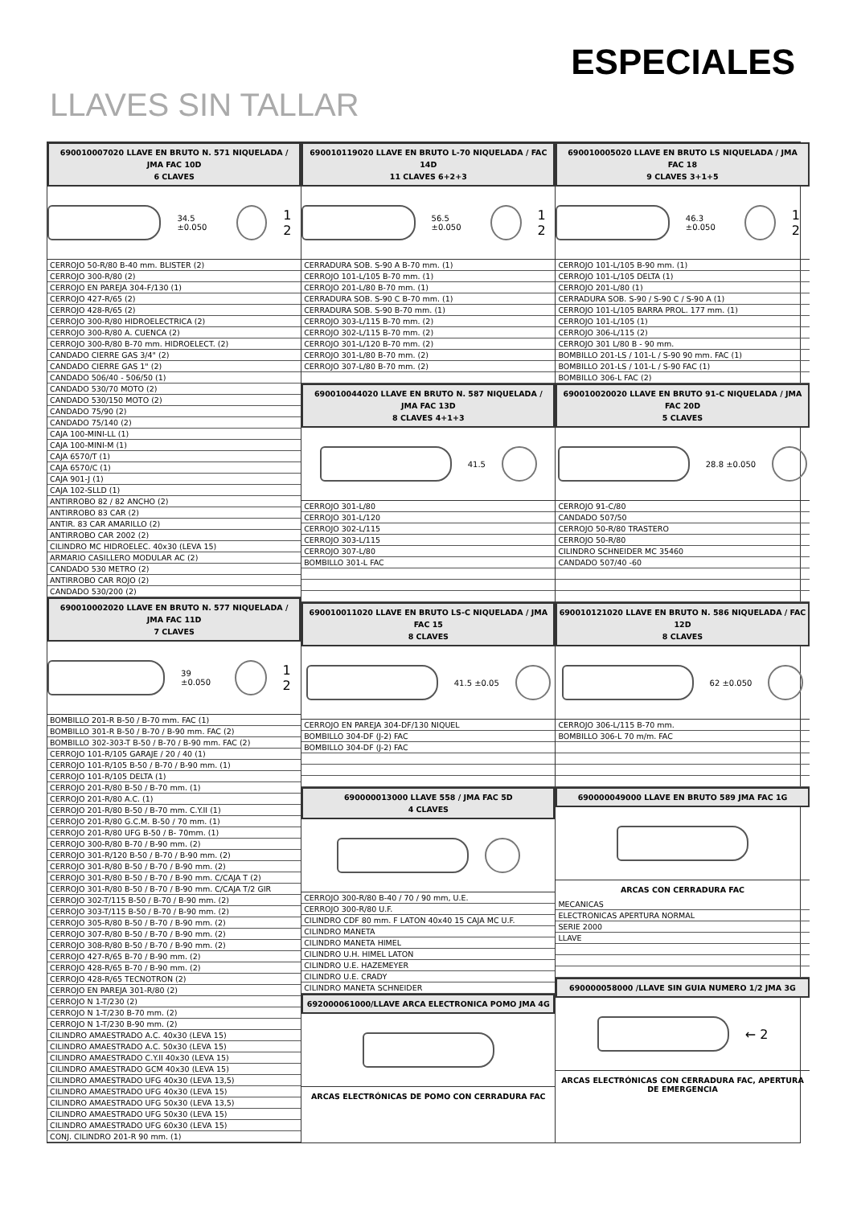ESPECIALES
LLAVES SIN TALLAR
690010007020 LLAVE EN BRUTO N. 571 NIQUELADA / JMA FAC 10D
6 CLAVES
34.5 ±0.050
1 2
CERROJO 50-R/80 B-40 mm. BLISTER (2)
CERROJO 300-R/80 (2)
CERROJO EN PAREJA 304-F/130 (1)
CERROJO 427-R/65 (2)
CERROJO 428-R/65 (2)
CERROJO 300-R/80 HIDROELECTRICA (2)
CERROJO 300-R/80 A. CUENCA (2)
CERROJO 300-R/80 B-70 mm. HIDROELECT. (2)
CANDADO CIERRE GAS 3/4" (2)
CANDADO CIERRE GAS 1" (2)
CANDADO 506/40 - 506/50 (1)
CANDADO 530/70 MOTO (2)
CANDADO 530/150 MOTO (2)
CANDADO 75/90 (2)
CANDADO 75/140 (2)
CAJA 100-MINI-LL (1)
CAJA 100-MINI-M (1)
CAJA 6570/T (1)
CAJA 6570/C (1)
CAJA 901-J (1)
CAJA 102-SLLD (1)
ANTIRROBO 82 / 82 ANCHO (2)
ANTIRROBO 83 CAR (2)
ANTIR. 83 CAR AMARILLO (2)
ANTIRROBO CAR 2002 (2)
CILINDRO MC HIDROELEC. 40x30 (LEVA 15)
ARMARIO CASILLERO MODULAR AC (2)
CANDADO 530 METRO (2)
ANTIRROBO CAR ROJO (2)
CANDADO 530/200 (2)
690010002020 LLAVE EN BRUTO N. 577 NIQUELADA / JMA FAC 11D
7 CLAVES
39 ±0.050
1 2
BOMBILLO 201-R B-50 / B-70 mm. FAC (1)
BOMBILLO 301-R B-50 / B-70 / B-90 mm. FAC (2)
BOMBILLO 302-303-T B-50 / B-70 / B-90 mm. FAC (2)
CERROJO 101-R/105 GARAJE / 20 / 40 (1)
CERROJO 101-R/105 B-50 / B-70 / B-90 mm. (1)
CERROJO 101-R/105 DELTA (1)
CERROJO 201-R/80 B-50 / B-70 mm. (1)
CERROJO 201-R/80 A.C. (1)
CERROJO 201-R/80 B-50 / B-70 mm. C.Y.II (1)
CERROJO 201-R/80 G.C.M. B-50 / 70 mm. (1)
CERROJO 201-R/80 UFG B-50 / B- 70mm. (1)
CERROJO 300-R/80 B-70 / B-90 mm. (2)
CERROJO 301-R/120 B-50 / B-70 / B-90 mm. (2)
CERROJO 301-R/80 B-50 / B-70 / B-90 mm. (2)
CERROJO 301-R/80 B-50 / B-70 / B-90 mm. C/CAJA T (2)
CERROJO 301-R/80 B-50 / B-70 / B-90 mm. C/CAJA T/2 GIR
CERROJO 302-T/115 B-50 / B-70 / B-90 mm. (2)
CERROJO 303-T/115 B-50 / B-70 / B-90 mm. (2)
CERROJO 305-R/80 B-50 / B-70 / B-90 mm. (2)
CERROJO 307-R/80 B-50 / B-70 / B-90 mm. (2)
CERROJO 308-R/80 B-50 / B-70 / B-90 mm. (2)
CERROJO 427-R/65 B-70 / B-90 mm. (2)
CERROJO 428-R/65 B-70 / B-90 mm. (2)
CERROJO 428-R/65 TECNOTRON (2)
CERROJO EN PAREJA 301-R/80 (2)
CERROJO N 1-T/230 (2)
CERROJO N 1-T/230 B-70 mm. (2)
CERROJO N 1-T/230 B-90 mm. (2)
CILINDRO AMAESTRADO A.C. 40x30 (LEVA 15)
CILINDRO AMAESTRADO A.C. 50x30 (LEVA 15)
CILINDRO AMAESTRADO C.Y.II 40x30 (LEVA 15)
CILINDRO AMAESTRADO GCM 40x30 (LEVA 15)
CILINDRO AMAESTRADO UFG 40x30 (LEVA 13,5)
CILINDRO AMAESTRADO UFG 40x30 (LEVA 15)
CILINDRO AMAESTRADO UFG 50x30 (LEVA 13,5)
CILINDRO AMAESTRADO UFG 50x30 (LEVA 15)
CILINDRO AMAESTRADO UFG 60x30 (LEVA 15)
CONJ. CILINDRO 201-R 90 mm. (1)
690010119020 LLAVE EN BRUTO L-70 NIQUELADA / FAC 14D
11 CLAVES 6+2+3
56.5 ±0.050
1 2
CERRADURA SOB. S-90 A B-70 mm. (1)
CERROJO 101-L/105 B-70 mm. (1)
CERROJO 201-L/80 B-70 mm. (1)
CERRADURA SOB. S-90 C B-70 mm. (1)
CERRADURA SOB. S-90 B-70 mm. (1)
CERROJO 303-L/115 B-70 mm. (2)
CERROJO 302-L/115 B-70 mm. (2)
CERROJO 301-L/120 B-70 mm. (2)
CERROJO 301-L/80 B-70 mm. (2)
CERROJO 307-L/80 B-70 mm. (2)
690010044020 LLAVE EN BRUTO N. 587 NIQUELADA / JMA FAC 13D
8 CLAVES 4+1+3
41.5
CERROJO 301-L/80
CERROJO 301-L/120
CERROJO 302-L/115
CERROJO 303-L/115
CERROJO 307-L/80
BOMBILLO 301-L FAC
690010011020 LLAVE EN BRUTO LS-C NIQUELADA / JMA FAC 15
8 CLAVES
41.5 ±0.05
CERROJO EN PAREJA 304-DF/130 NIQUEL
BOMBILLO 304-DF (J-2) FAC
BOMBILLO 304-DF (J-2) FAC
690000013000 LLAVE 558 / JMA FAC 5D
4 CLAVES
CERROJO 300-R/80 B-40 / 70 / 90 mm, U.E.
CERROJO 300-R/80 U.F.
CILINDRO CDF 80 mm. F LATON 40x40 15 CAJA MC U.F.
CILINDRO MANETA
CILINDRO MANETA HIMEL
CILINDRO U.H. HIMEL LATON
CILINDRO U.E. HAZEMEYER
CILINDRO U.E. CRADY
CILINDRO MANETA SCHNEIDER
692000061000/LLAVE ARCA ELECTRONICA POMO JMA 4G
ARCAS ELECTRÓNICAS DE POMO CON CERRADURA FAC
690010005020 LLAVE EN BRUTO LS NIQUELADA / JMA FAC 18
9 CLAVES 3+1+5
46.3 ±0.050
1 2
CERROJO 101-L/105 B-90 mm. (1)
CERROJO 101-L/105 DELTA (1)
CERROJO 201-L/80 (1)
CERRADURA SOB. S-90 / S-90 C / S-90 A (1)
CERROJO 101-L/105 BARRA PROL. 177 mm. (1)
CERROJO 101-L/105 (1)
CERROJO 306-L/115 (2)
CERROJO 301 L/80 B - 90 mm.
BOMBILLO 201-LS / 101-L / S-90 90 mm. FAC (1)
BOMBILLO 201-LS / 101-L / S-90 FAC (1)
BOMBILLO 306-L FAC (2)
690010020020 LLAVE EN BRUTO 91-C NIQUELADA / JMA FAC 20D
5 CLAVES
28.8 ±0.050
CERROJO 91-C/80
CANDADO 507/50
CERROJO 50-R/80 TRASTERO
CERROJO 50-R/80
CILINDRO SCHNEIDER MC 35460
CANDADO 507/40 -60
690010121020 LLAVE EN BRUTO N. 586 NIQUELADA / FAC 12D
8 CLAVES
62 ±0.050
CERROJO 306-L/115 B-70 mm.
BOMBILLO 306-L 70 m/m. FAC
690000049000 LLAVE EN BRUTO 589 JMA FAC 1G
ARCAS CON CERRADURA FAC
MECANICAS
ELECTRONICAS APERTURA NORMAL
SERIE 2000
LLAVE
690000058000 /LLAVE SIN GUIA NUMERO 1/2 JMA 3G
← 2
ARCAS ELECTRÓNICAS CON CERRADURA FAC, APERTURA DE EMERGENCIA